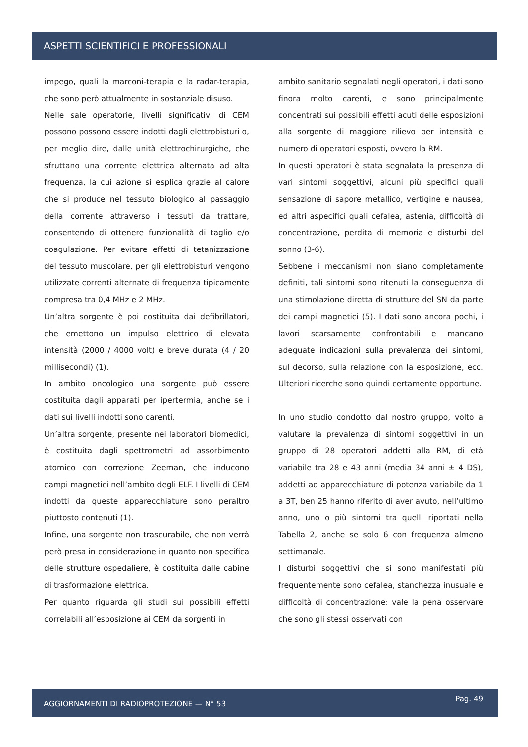ASPETTI SCIENTIFICI E PROFESSIONALI
impego, quali la marconi-terapia e la radar-terapia, che sono però attualmente in sostanziale disuso.
Nelle sale operatorie, livelli significativi di CEM possono possono essere indotti dagli elettrobisturi o, per meglio dire, dalle unità elettrochirurgiche, che sfruttano una corrente elettrica alternata ad alta frequenza, la cui azione si esplica grazie al calore che si produce nel tessuto biologico al passaggio della corrente attraverso i tessuti da trattare, consentendo di ottenere funzionalità di taglio e/o coagulazione. Per evitare effetti di tetanizzazione del tessuto muscolare, per gli elettrobisturi vengono utilizzate correnti alternate di frequenza tipicamente compresa tra 0,4 MHz e 2 MHz.
Un’altra sorgente è poi costituita dai defibrillatori, che emettono un impulso elettrico di elevata intensità (2000 / 4000 volt) e breve durata (4 / 20 millisecondi) (1).
In ambito oncologico una sorgente può essere costituita dagli apparati per ipertermia, anche se i dati sui livelli indotti sono carenti.
Un’altra sorgente, presente nei laboratori biomedici, è costituita dagli spettrometri ad assorbimento atomico con correzione Zeeman, che inducono campi magnetici nell’ambito degli ELF. I livelli di CEM indotti da queste apparecchiature sono peraltro piuttosto contenuti (1).
Infine, una sorgente non trascurabile, che non verrà però presa in considerazione in quanto non specifica delle strutture ospedaliere, è costituita dalle cabine di trasformazione elettrica.
Per quanto riguarda gli studi sui possibili effetti correlabili all’esposizione ai CEM da sorgenti in
ambito sanitario segnalati negli operatori, i dati sono finora molto carenti, e sono principalmente concentrati sui possibili effetti acuti delle esposizioni alla sorgente di maggiore rilievo per intensità e numero di operatori esposti, ovvero la RM.
In questi operatori è stata segnalata la presenza di vari sintomi soggettivi, alcuni più specifici quali sensazione di sapore metallico, vertigine e nausea, ed altri aspecifici quali cefalea, astenia, difficoltà di concentrazione, perdita di memoria e disturbi del sonno (3-6).
Sebbene i meccanismi non siano completamente definiti, tali sintomi sono ritenuti la conseguenza di una stimolazione diretta di strutture del SN da parte dei campi magnetici (5). I dati sono ancora pochi, i lavori scarsamente confrontabili e mancano adeguate indicazioni sulla prevalenza dei sintomi, sul decorso, sulla relazione con la esposizione, ecc. Ulteriori ricerche sono quindi certamente opportune.
In uno studio condotto dal nostro gruppo, volto a valutare la prevalenza di sintomi soggettivi in un gruppo di 28 operatori addetti alla RM, di età variabile tra 28 e 43 anni (media 34 anni ± 4 DS), addetti ad apparecchiature di potenza variabile da 1 a 3T, ben 25 hanno riferito di aver avuto, nell’ultimo anno, uno o più sintomi tra quelli riportati nella Tabella 2, anche se solo 6 con frequenza almeno settimanale.
I disturbi soggettivi che si sono manifestati più frequentemente sono cefalea, stanchezza inusuale e difficoltà di concentrazione: vale la pena osservare che sono gli stessi osservati con
AGGIORNAMENTI DI RADIOPROTEZIONE — N° 53 Pag. 49